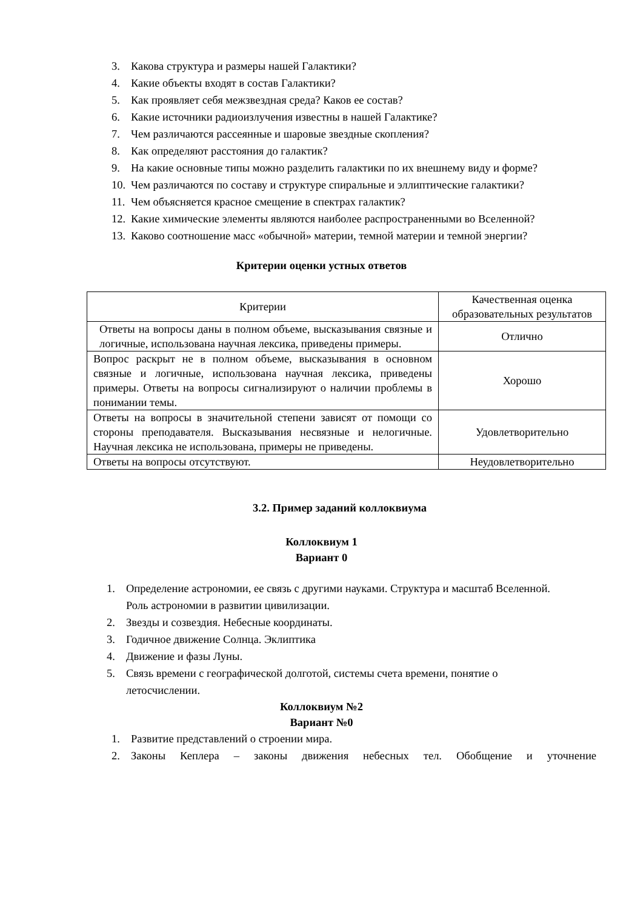3. Какова структура и размеры нашей Галактики?
4. Какие объекты входят в состав Галактики?
5. Как проявляет себя межзвездная среда? Каков ее состав?
6. Какие источники радиоизлучения известны в нашей Галактике?
7. Чем различаются рассеянные и шаровые звездные скопления?
8. Как определяют расстояния до галактик?
9. На какие основные типы можно разделить галактики по их внешнему виду и форме?
10. Чем различаются по составу и структуре спиральные и эллиптические галактики?
11. Чем объясняется красное смещение в спектрах галактик?
12. Какие химические элементы являются наиболее распространенными во Вселенной?
13. Каково соотношение масс «обычной» материи, темной материи и темной энергии?
Критерии оценки устных ответов
| Критерии | Качественная оценка образовательных результатов |
| Ответы на вопросы даны в полном объеме, высказывания связные и логичные, использована научная лексика, приведены примеры. | Отлично |
| Вопрос раскрыт не в полном объеме, высказывания в основном связные и логичные, использована научная лексика, приведены примеры. Ответы на вопросы сигнализируют о наличии проблемы в понимании темы. | Хорошо |
| Ответы на вопросы в значительной степени зависят от помощи со стороны преподавателя. Высказывания несвязные и нелогичные. Научная лексика не использована, примеры не приведены. | Удовлетворительно |
| Ответы на вопросы отсутствуют. | Неудовлетворительно |
3.2. Пример заданий коллоквиума
Коллоквиум 1
Вариант 0
1. Определение астрономии, ее связь с другими науками. Структура и масштаб Вселенной. Роль астрономии в развитии цивилизации.
2. Звезды и созвездия. Небесные координаты.
3. Годичное движение Солнца. Эклиптика
4. Движение и фазы Луны.
5. Связь времени с географической долготой, системы счета времени, понятие о летосчислении.
Коллоквиум №2
Вариант №0
1. Развитие представлений о строении мира.
2. Законы Кеплера – законы движения небесных тел. Обобщение и уточнение